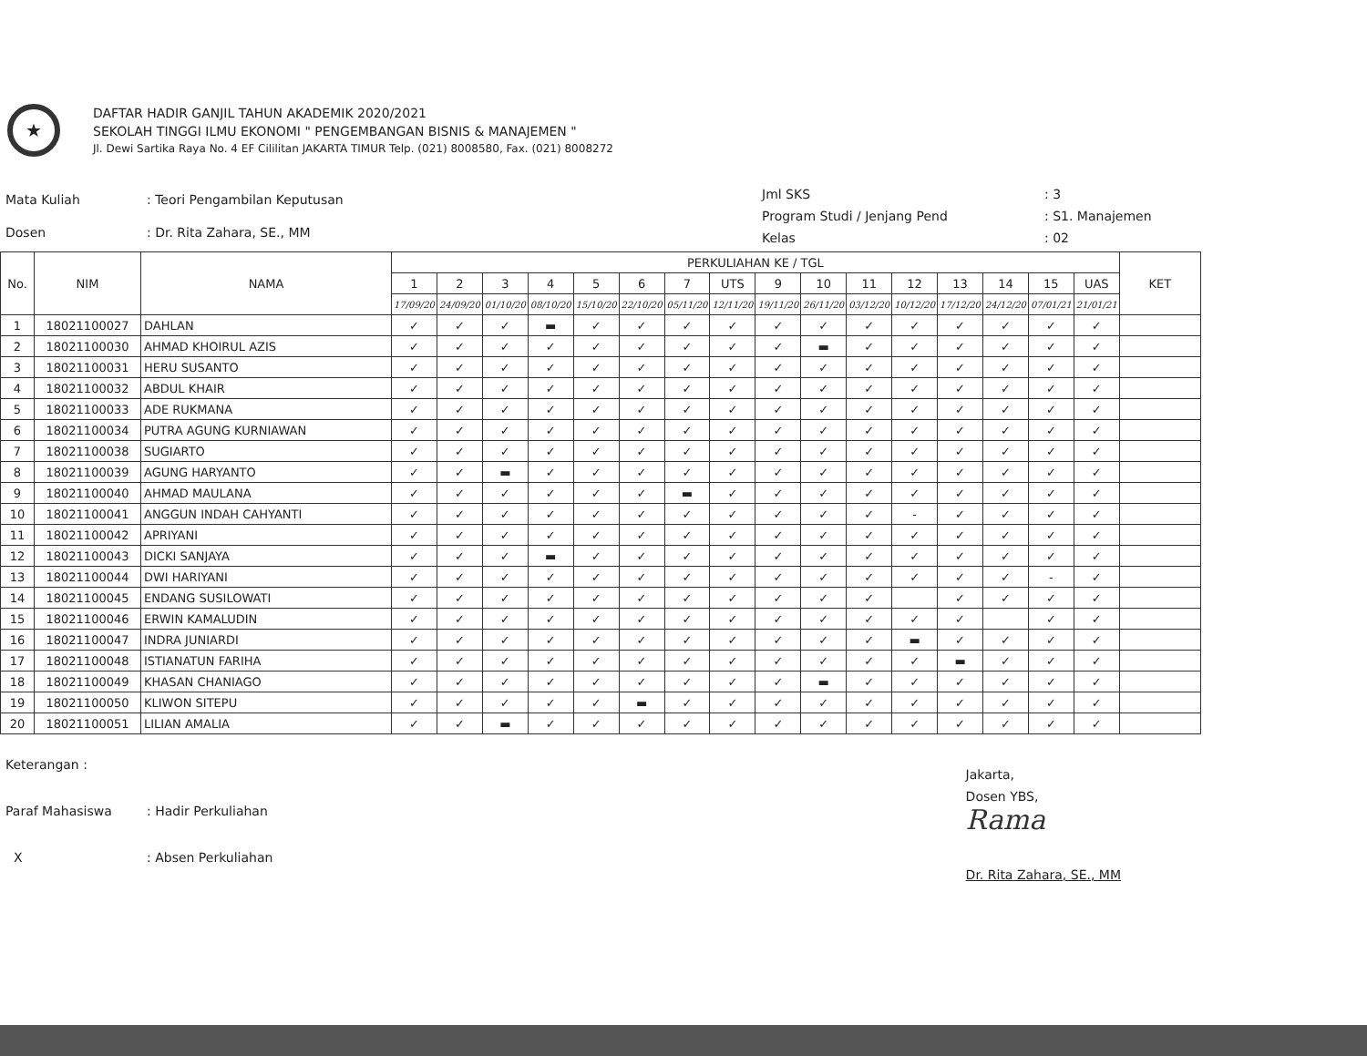★
DAFTAR HADIR GANJIL TAHUN AKADEMIK 2020/2021
SEKOLAH TINGGI ILMU EKONOMI " PENGEMBANGAN BISNIS & MANAJEMEN "
Jl. Dewi Sartika Raya No. 4 EF Cililitan JAKARTA TIMUR Telp. (021) 8008580, Fax. (021) 8008272
| Mata Kuliah | : Teori Pengambilan Keputusan |
| Dosen | : Dr. Rita Zahara, SE., MM |
| Jml SKS | : 3 |
| Program Studi / Jenjang Pend | : S1. Manajemen |
| Kelas | : 02 |
| No. | NIM | NAMA | PERKULIAHAN KE / TGL | | | | | | | | | | | | | | | | KET |
| --- | --- | --- | --- | --- | --- | --- | --- | --- | --- | --- | --- | --- | --- | --- | --- | --- | --- | --- | --- |
| | | | 1 | 2 | 3 | 4 | 5 | 6 | 7 | UTS | 9 | 10 | 11 | 12 | 13 | 14 | 15 | UAS | |
| | | | 17/09/20 | 24/09/20 | 01/10/20 | 08/10/20 | 15/10/20 | 22/10/20 | 05/11/20 | 12/11/20 | 19/11/20 | 26/11/20 | 03/12/20 | 10/12/20 | 17/12/20 | 24/12/20 | 07/01/21 | 21/01/21 | |
| 1 | 18021100027 | DAHLAN | ✓ | ✓ | ✓ | ▬ | ✓ | ✓ | ✓ | ✓ | ✓ | ✓ | ✓ | ✓ | ✓ | ✓ | ✓ | ✓ | |
| 2 | 18021100030 | AHMAD KHOIRUL AZIS | ✓ | ✓ | ✓ | ✓ | ✓ | ✓ | ✓ | ✓ | ✓ | ▬ | ✓ | ✓ | ✓ | ✓ | ✓ | ✓ | |
| 3 | 18021100031 | HERU SUSANTO | ✓ | ✓ | ✓ | ✓ | ✓ | ✓ | ✓ | ✓ | ✓ | ✓ | ✓ | ✓ | ✓ | ✓ | ✓ | ✓ | |
| 4 | 18021100032 | ABDUL KHAIR | ✓ | ✓ | ✓ | ✓ | ✓ | ✓ | ✓ | ✓ | ✓ | ✓ | ✓ | ✓ | ✓ | ✓ | ✓ | ✓ | |
| 5 | 18021100033 | ADE RUKMANA | ✓ | ✓ | ✓ | ✓ | ✓ | ✓ | ✓ | ✓ | ✓ | ✓ | ✓ | ✓ | ✓ | ✓ | ✓ | ✓ | |
| 6 | 18021100034 | PUTRA AGUNG KURNIAWAN | ✓ | ✓ | ✓ | ✓ | ✓ | ✓ | ✓ | ✓ | ✓ | ✓ | ✓ | ✓ | ✓ | ✓ | ✓ | ✓ | |
| 7 | 18021100038 | SUGIARTO | ✓ | ✓ | ✓ | ✓ | ✓ | ✓ | ✓ | ✓ | ✓ | ✓ | ✓ | ✓ | ✓ | ✓ | ✓ | ✓ | |
| 8 | 18021100039 | AGUNG HARYANTO | ✓ | ✓ | ▬ | ✓ | ✓ | ✓ | ✓ | ✓ | ✓ | ✓ | ✓ | ✓ | ✓ | ✓ | ✓ | ✓ | |
| 9 | 18021100040 | AHMAD MAULANA | ✓ | ✓ | ✓ | ✓ | ✓ | ✓ | ▬ | ✓ | ✓ | ✓ | ✓ | ✓ | ✓ | ✓ | ✓ | ✓ | |
| 10 | 18021100041 | ANGGUN INDAH CAHYANTI | ✓ | ✓ | ✓ | ✓ | ✓ | ✓ | ✓ | ✓ | ✓ | ✓ | ✓ | - | ✓ | ✓ | ✓ | ✓ | |
| 11 | 18021100042 | APRIYANI | ✓ | ✓ | ✓ | ✓ | ✓ | ✓ | ✓ | ✓ | ✓ | ✓ | ✓ | ✓ | ✓ | ✓ | ✓ | ✓ | |
| 12 | 18021100043 | DICKI SANJAYA | ✓ | ✓ | ✓ | ▬ | ✓ | ✓ | ✓ | ✓ | ✓ | ✓ | ✓ | ✓ | ✓ | ✓ | ✓ | ✓ | |
| 13 | 18021100044 | DWI HARIYANI | ✓ | ✓ | ✓ | ✓ | ✓ | ✓ | ✓ | ✓ | ✓ | ✓ | ✓ | ✓ | ✓ | ✓ | - | ✓ | |
| 14 | 18021100045 | ENDANG SUSILOWATI | ✓ | ✓ | ✓ | ✓ | ✓ | ✓ | ✓ | ✓ | ✓ | ✓ | ✓ | | ✓ | ✓ | ✓ | ✓ | |
| 15 | 18021100046 | ERWIN KAMALUDIN | ✓ | ✓ | ✓ | ✓ | ✓ | ✓ | ✓ | ✓ | ✓ | ✓ | ✓ | ✓ | ✓ | | ✓ | ✓ | |
| 16 | 18021100047 | INDRA JUNIARDI | ✓ | ✓ | ✓ | ✓ | ✓ | ✓ | ✓ | ✓ | ✓ | ✓ | ✓ | ▬ | ✓ | ✓ | ✓ | ✓ | |
| 17 | 18021100048 | ISTIANATUN FARIHA | ✓ | ✓ | ✓ | ✓ | ✓ | ✓ | ✓ | ✓ | ✓ | ✓ | ✓ | ✓ | ▬ | ✓ | ✓ | ✓ | |
| 18 | 18021100049 | KHASAN CHANIAGO | ✓ | ✓ | ✓ | ✓ | ✓ | ✓ | ✓ | ✓ | ✓ | ▬ | ✓ | ✓ | ✓ | ✓ | ✓ | ✓ | |
| 19 | 18021100050 | KLIWON SITEPU | ✓ | ✓ | ✓ | ✓ | ✓ | ▬ | ✓ | ✓ | ✓ | ✓ | ✓ | ✓ | ✓ | ✓ | ✓ | ✓ | |
| 20 | 18021100051 | LILIAN AMALIA | ✓ | ✓ | ▬ | ✓ | ✓ | ✓ | ✓ | ✓ | ✓ | ✓ | ✓ | ✓ | ✓ | ✓ | ✓ | ✓ | |
| Keterangan : | |
| Paraf Mahasiswa | : Hadir Perkuliahan |
| X | : Absen Perkuliahan |
Jakarta,
Dosen YBS,
Rama
Dr. Rita Zahara, SE., MM